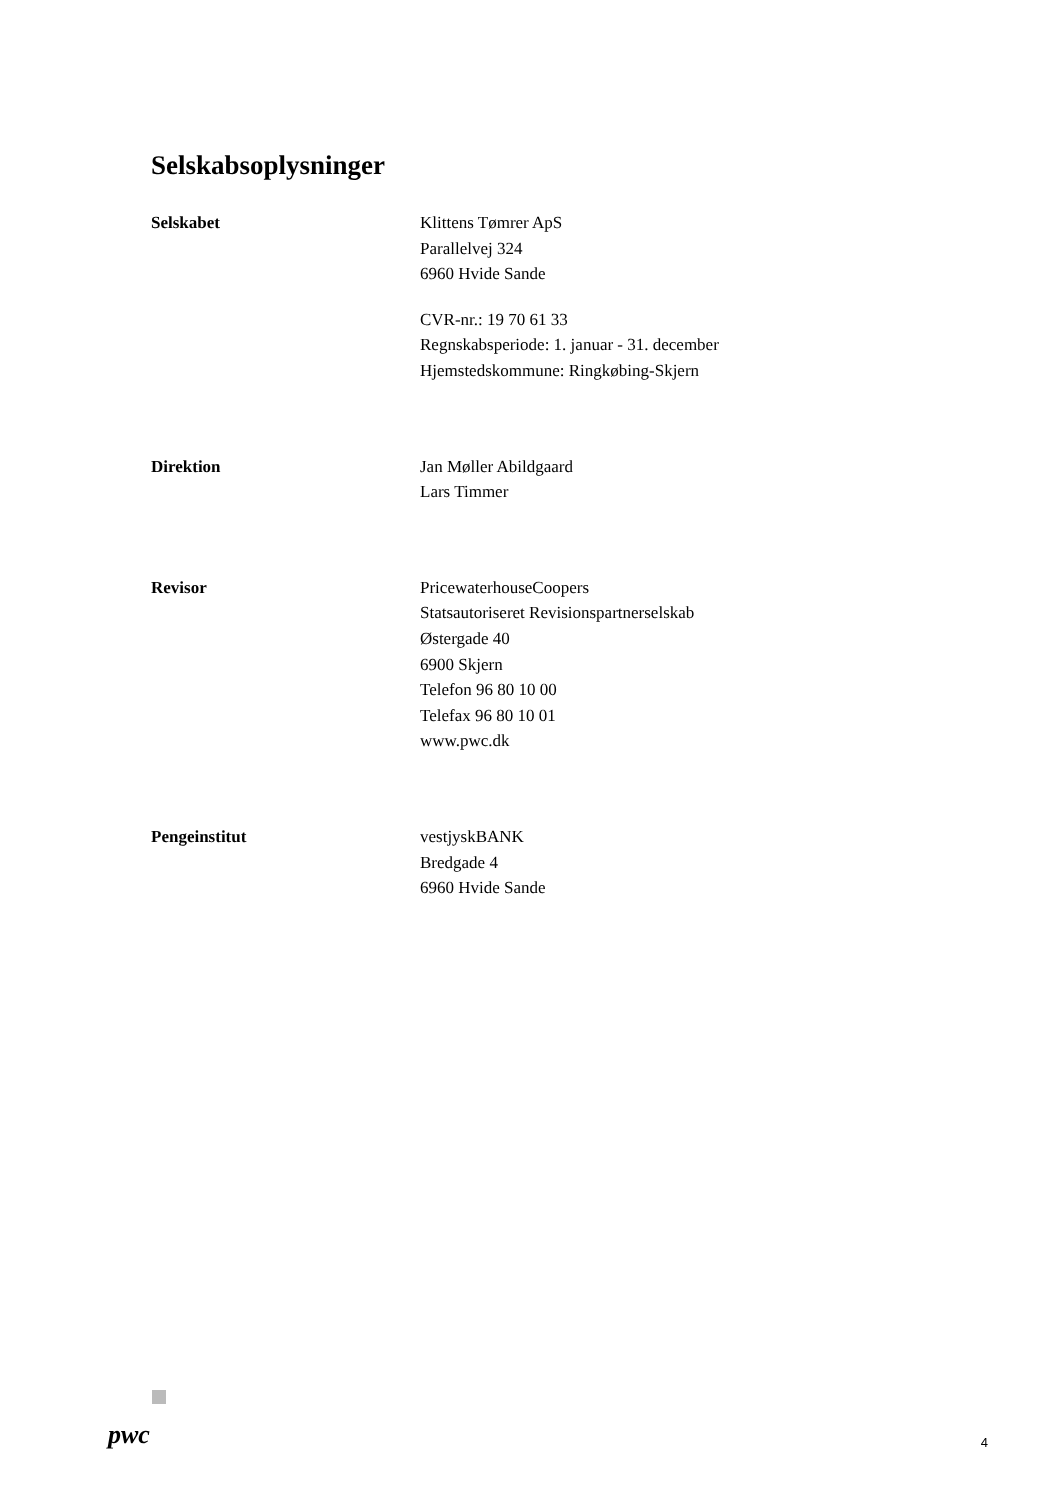Selskabsoplysninger
Selskabet Klittens Tømrer ApS
Parallelvej 324
6960 Hvide Sande
CVR-nr.: 19 70 61 33
Regnskabsperiode: 1. januar - 31. december
Hjemstedskommune: Ringkøbing-Skjern
Direktion Jan Møller Abildgaard
Lars Timmer
Revisor PricewaterhouseCoopers
Statsautoriseret Revisionspartnerselskab
Østergade 40
6900 Skjern
Telefon 96 80 10 00
Telefax 96 80 10 01
www.pwc.dk
Pengeinstitut vestjyskBANK
Bredgade 4
6960 Hvide Sande
pwc
4